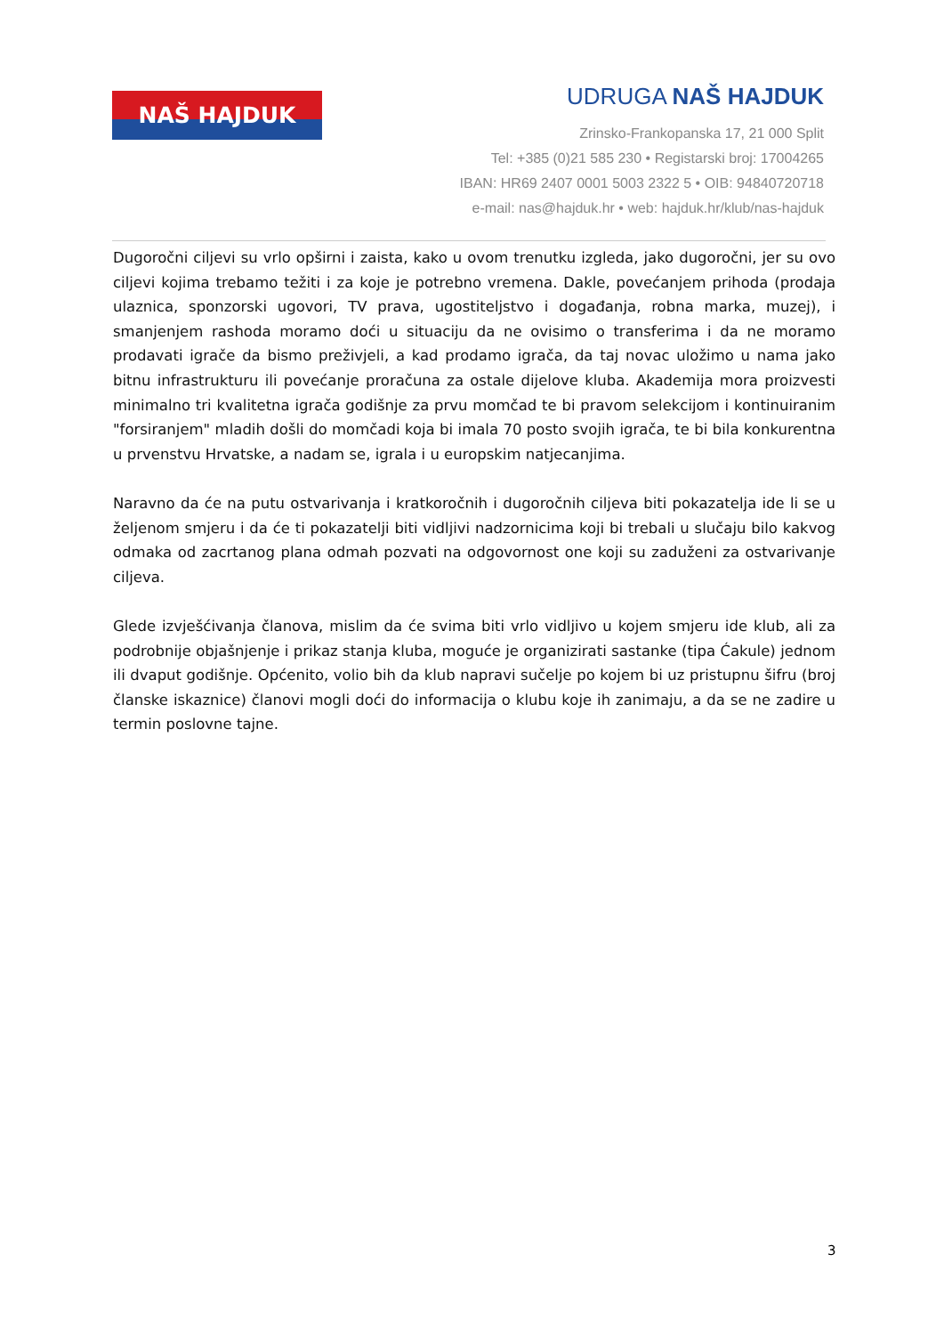NAŠ HAJDUK
UDRUGA NAŠ HAJDUK
Zrinsko-Frankopanska 17, 21 000 Split
Tel: +385 (0)21 585 230 • Registarski broj: 17004265
IBAN: HR69 2407 0001 5003 2322 5 • OIB: 94840720718
e-mail: nas@hajduk.hr • web: hajduk.hr/klub/nas-hajduk
Dugoročni ciljevi su vrlo opširni i zaista, kako u ovom trenutku izgleda, jako dugoročni, jer su ovo ciljevi kojima trebamo težiti i za koje je potrebno vremena. Dakle, povećanjem prihoda (prodaja ulaznica, sponzorski ugovori, TV prava, ugostiteljstvo i događanja, robna marka, muzej), i smanjenjem rashoda moramo doći u situaciju da ne ovisimo o transferima i da ne moramo prodavati igrače da bismo preživjeli, a kad prodamo igrača, da taj novac uložimo u nama jako bitnu infrastrukturu ili povećanje proračuna za ostale dijelove kluba. Akademija mora proizvesti minimalno tri kvalitetna igrača godišnje za prvu momčad te bi pravom selekcijom i kontinuiranim "forsiranjem" mladih došli do momčadi koja bi imala 70 posto svojih igrača, te bi bila konkurentna u prvenstvu Hrvatske, a nadam se, igrala i u europskim natjecanjima.
Naravno da će na putu ostvarivanja i kratkoročnih i dugoročnih ciljeva biti pokazatelja ide li se u željenom smjeru i da će ti pokazatelji biti vidljivi nadzornicima koji bi trebali u slučaju bilo kakvog odmaka od zacrtanog plana odmah pozvati na odgovornost one koji su zaduženi za ostvarivanje ciljeva.
Glede izvješćivanja članova, mislim da će svima biti vrlo vidljivo u kojem smjeru ide klub, ali za podrobnije objašnjenje i prikaz stanja kluba, moguće je organizirati sastanke (tipa Ćakule) jednom ili dvaput godišnje. Općenito, volio bih da klub napravi sučelje po kojem bi uz pristupnu šifru (broj članske iskaznice) članovi mogli doći do informacija o klubu koje ih zanimaju, a da se ne zadire u termin poslovne tajne.
3